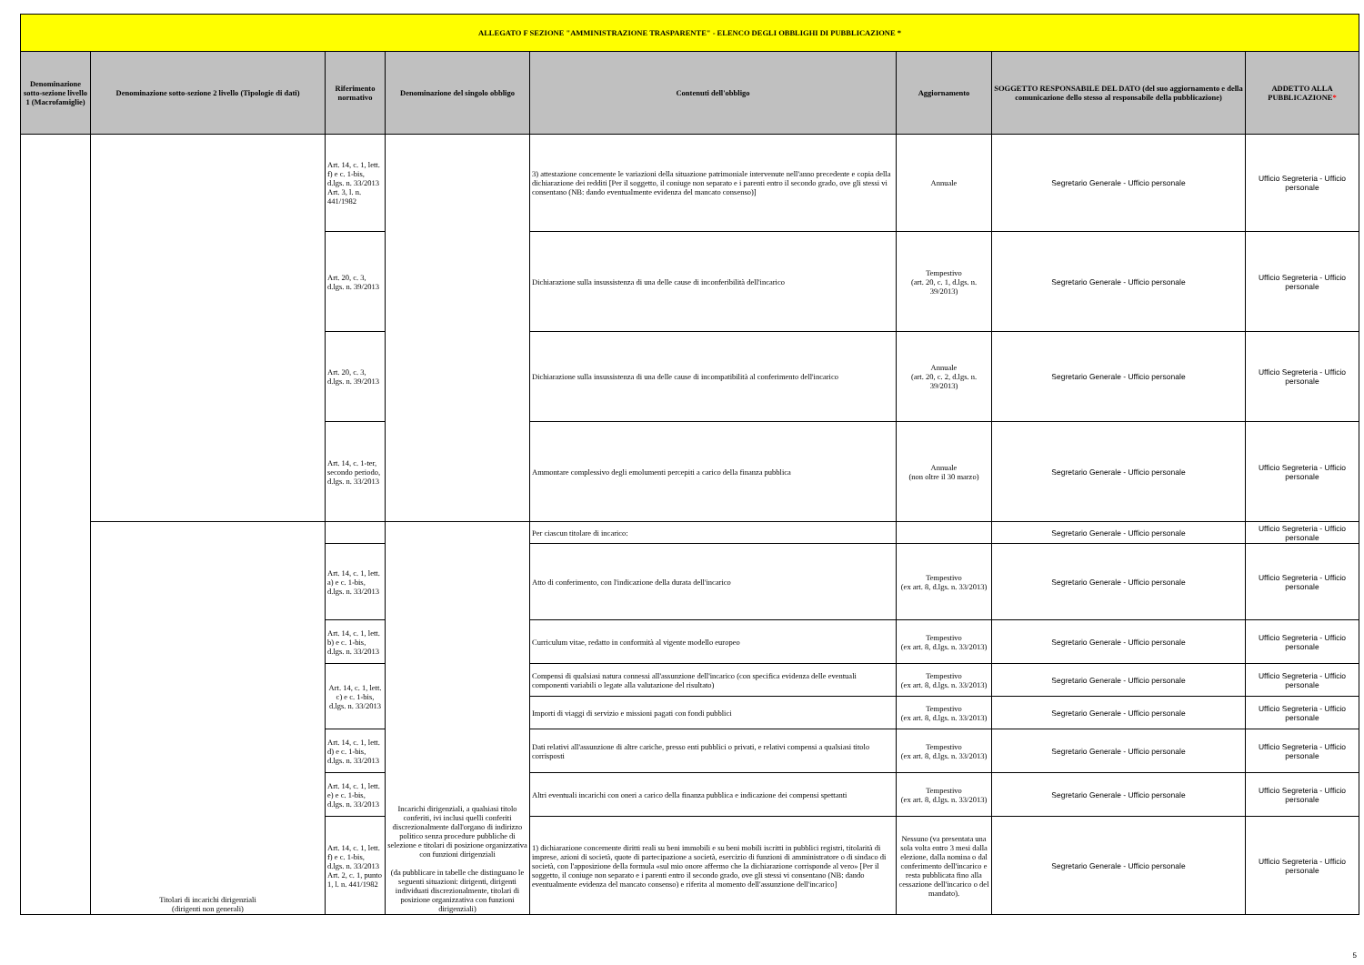| ALLEGATO F SEZIONE "AMMINISTRAZIONE TRASPARENTE" - ELENCO DEGLI OBBLIGHI DI PUBBLICAZIONE * | | | | | | | |
| Denominazione sotto-sezione livello 1 (Macrofamiglie) | Denominazione sotto-sezione 2 livello (Tipologie di dati) | Riferimento normativo | Denominazione del singolo obbligo | Contenuti dell'obbligo | Aggiornamento | SOGGETTO RESPONSABILE DEL DATO (del suo aggiornamento e della comunicazione dello stesso al responsabile della pubblicazione) | ADDETTO ALLA PUBBLICAZIONE * |
| | | Art. 14, c. 1, lett. f) e c. 1-bis, d.lgs. n. 33/2013 Art. 3, l. n. 441/1982 | | 3) attestazione concernente le variazioni della situazione patrimoniale intervenute nell'anno precedente e copia della dichiarazione dei redditi [Per il soggetto, il coniuge non separato e i parenti entro il secondo grado, ove gli stessi vi consentano (NB: dando eventualmente evidenza del mancato consenso)] | Annuale | Segretario Generale - Ufficio personale | Ufficio Segreteria - Ufficio personale |
| | | Art. 20, c. 3, d.lgs. n. 39/2013 | | Dichiarazione sulla insussistenza di una delle cause di inconferibilità dell'incarico | Tempestivo (art. 20, c. 1, d.lgs. n. 39/2013) | Segretario Generale - Ufficio personale | Ufficio Segreteria - Ufficio personale |
| | | Art. 20, c. 3, d.lgs. n. 39/2013 | | Dichiarazione sulla insussistenza di una delle cause di incompatibilità al conferimento dell'incarico | Annuale (art. 20, c. 2, d.lgs. n. 39/2013) | Segretario Generale - Ufficio personale | Ufficio Segreteria - Ufficio personale |
| | | Art. 14, c. 1-ter, secondo periodo, d.lgs. n. 33/2013 | | Ammontare complessivo degli emolumenti percepiti a carico della finanza pubblica | Annuale (non oltre il 30 marzo) | Segretario Generale - Ufficio personale | Ufficio Segreteria - Ufficio personale |
| | Titolari di incarichi dirigenziali (dirigenti non generali) | | Incarichi dirigenziali, a qualsiasi titolo conferiti, ivi inclusi quelli conferiti discrezionalmente dall'organo di indirizzo politico senza procedure pubbliche di selezione e titolari di posizione organizzativa con funzioni dirigenziali (da pubblicare in tabelle che distinguano le seguenti situazioni: dirigenti, dirigenti individuati discrezionalmente, titolari di posizione organizzativa con funzioni dirigenziali) | Per ciascun titolare di incarico: | | Segretario Generale - Ufficio personale | Ufficio Segreteria - Ufficio personale |
| | | Art. 14, c. 1, lett. a) e c. 1-bis, d.lgs. n. 33/2013 | | Atto di conferimento, con l'indicazione della durata dell'incarico | Tempestivo (ex art. 8, d.lgs. n. 33/2013) | Segretario Generale - Ufficio personale | Ufficio Segreteria - Ufficio personale |
| | | Art. 14, c. 1, lett. b) e c. 1-bis, d.lgs. n. 33/2013 | | Curriculum vitae, redatto in conformità al vigente modello europeo | Tempestivo (ex art. 8, d.lgs. n. 33/2013) | Segretario Generale - Ufficio personale | Ufficio Segreteria - Ufficio personale |
| | | Art. 14, c. 1, lett. c) e c. 1-bis, d.lgs. n. 33/2013 | | Compensi di qualsiasi natura connessi all'assunzione dell'incarico (con specifica evidenza delle eventuali componenti variabili o legate alla valutazione del risultato) | Tempestivo (ex art. 8, d.lgs. n. 33/2013) | Segretario Generale - Ufficio personale | Ufficio Segreteria - Ufficio personale |
| | | | | Importi di viaggi di servizio e missioni pagati con fondi pubblici | Tempestivo (ex art. 8, d.lgs. n. 33/2013) | Segretario Generale - Ufficio personale | Ufficio Segreteria - Ufficio personale |
| | | Art. 14, c. 1, lett. d) e c. 1-bis, d.lgs. n. 33/2013 | | Dati relativi all'assunzione di altre cariche, presso enti pubblici o privati, e relativi compensi a qualsiasi titolo corrisposti | Tempestivo (ex art. 8, d.lgs. n. 33/2013) | Segretario Generale - Ufficio personale | Ufficio Segreteria - Ufficio personale |
| | | Art. 14, c. 1, lett. e) e c. 1-bis, d.lgs. n. 33/2013 | | Altri eventuali incarichi con oneri a carico della finanza pubblica e indicazione dei compensi spettanti | Tempestivo (ex art. 8, d.lgs. n. 33/2013) | Segretario Generale - Ufficio personale | Ufficio Segreteria - Ufficio personale |
| | | Art. 14, c. 1, lett. f) e c. 1-bis, d.lgs. n. 33/2013 Art. 2, c. 1, punto 1, l. n. 441/1982 | | 1) dichiarazione concernente diritti reali su beni immobili e su beni mobili iscritti in pubblici registri, titolarità di imprese, azioni di società, quote di partecipazione a società, esercizio di funzioni di amministratore o di sindaco di società, con l'apposizione della formula «sul mio onore affermo che la dichiarazione corrisponde al vero» [Per il soggetto, il coniuge non separato e i parenti entro il secondo grado, ove gli stessi vi consentano (NB: dando eventualmente evidenza del mancato consenso) e riferita al momento dell'assunzione dell'incarico] | Nessuno (va presentata una sola volta entro 3 mesi dalla elezione, dalla nomina o dal conferimento dell'incarico e resta pubblicata fino alla cessazione dell'incarico o del mandato). | Segretario Generale - Ufficio personale | Ufficio Segreteria - Ufficio personale |
5